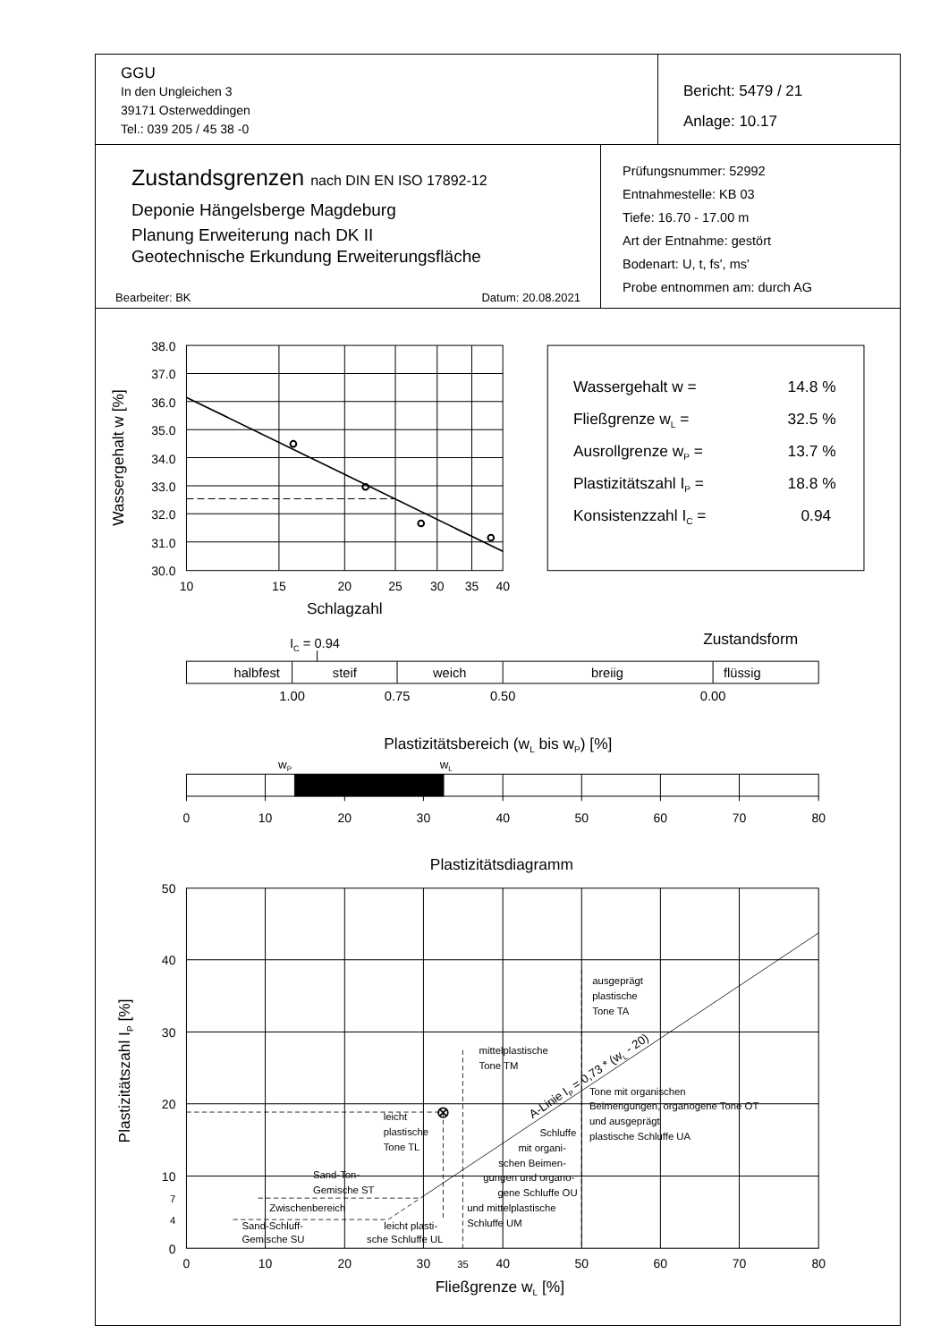GGU
In den Ungleichen 3
39171 Osterweddingen
Tel.: 039 205 / 45 38 -0
Bericht: 5479 / 21
Anlage: 10.17
Zustandsgrenzen nach DIN EN ISO 17892-12
Deponie Hängelsberge Magdeburg
Planung Erweiterung nach DK II
Geotechnische Erkundung Erweiterungsfläche
Bearbeiter: BK Datum: 20.08.2021
Prüfungsnummer: 52992
Entnahmestelle: KB 03
Tiefe: 16.70 - 17.00 m
Art der Entnahme: gestört
Bodenart: U, t, fs', ms'
Probe entnommen am: durch AG
38.0
37.0
36.0
35.0
34.0
33.0
32.0
31.0
30.0
10
15
20
25
30
35
40
Schlagzahl
Wassergehalt w [%]
Wassergehalt w =
14.8 %
Fließgrenze wL =
32.5 %
Ausrollgrenze wP =
13.7 %
Plastizitätszahl IP =
18.8 %
Konsistenzzahl IC =
0.94
IC = 0.94
Zustandsform
halbfest
steif
weich
breiig
flüssig
1.00
0.75
0.50
0.00
Plastizitätsbereich (wL bis wP) [%]
wP
wL
0
10
20
30
40
50
60
70
80
Plastizitätsdiagramm
50
40
30
20
10
7
4
0
0
10
20
30
35
40
50
60
70
80
Fließgrenze wL [%]
Plastizitätszahl IP [%]
ausgeprägt
plastische
Tone TA
mittelplastische
Tone TM
Tone mit organischen
Beimengungen, organogene Tone OT
und ausgeprägt
plastische Schluffe UA
leicht
plastische
Tone TL
Schluffe
mit organi-
schen Beimen-
gungen und organo-
gene Schluffe OU
und mittelplastische
Schluffe UM
Sand-Ton-
Gemische ST
Zwischenbereich
Sand-Schluff-
Gemische SU
leicht plasti-
sche Schluffe UL
A-Linie IP = 0,73 * (wL - 20)